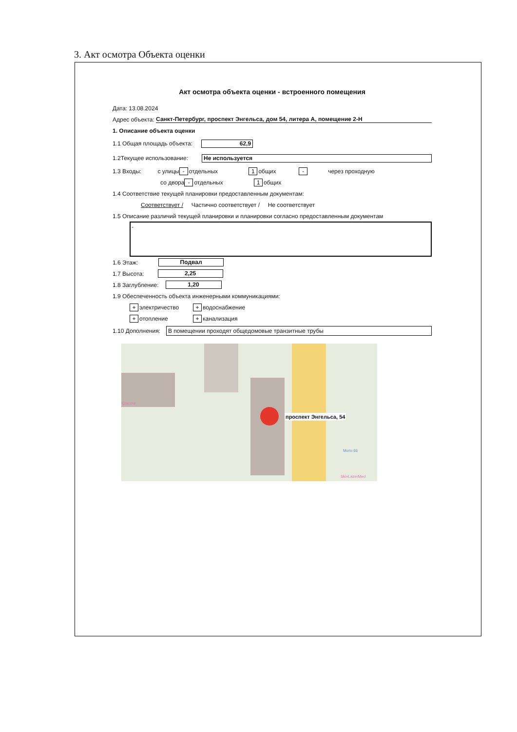3. Акт осмотра Объекта оценки
Акт осмотра объекта оценки - встроенного помещения
Дата: 13.08.2024
Адрес объекта: Санкт-Петербург, проспект Энгельса, дом 54, литера А, помещение 2-Н
1. Описание объекта оценки
1.1 Общая площадь объекта: 62,9
1.2Текущее использование: Не используется
1.3 Входы: с улицы - отдельных 1 общих - через проходную
со двора - отдельных 1 общих
1.4 Соответствие текущей планировки предоставленным документам:
Соответствует / Частично соответствует / Не соответствует
1.5 Описание различий текущей планировки и планировки согласно предоставленным документам
-
1.6 Этаж: Подвал
1.7 Высота: 2,25
1.8 Заглубление: 1,20
1.9 Обеспеченность объекта инженерными коммуникациями:
+ электричество + водоснабжение
+ отопление + канализация
1.10 Дополнения: В помещении проходят общедомовые транзитные трубы
проспект Энгельса, 54
Мото 66
SkinLazerMed
Красоте